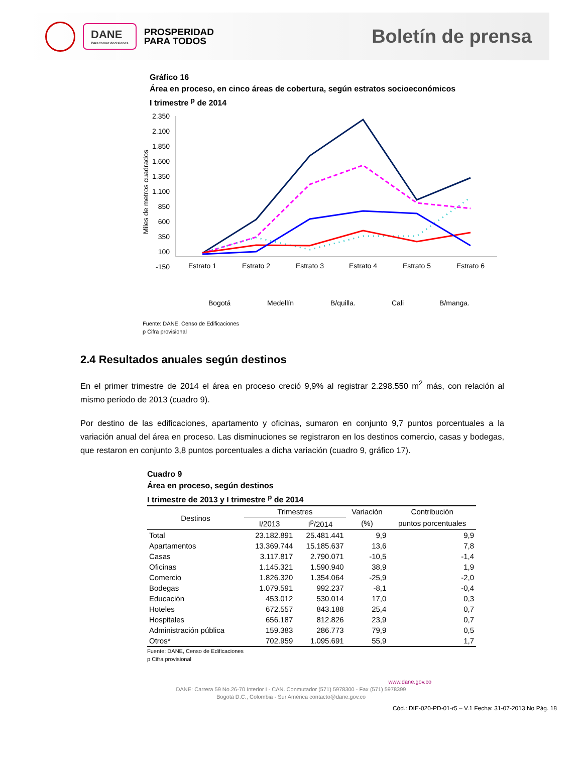DANE
Para tomar decisiones
PROSPERIDAD
PARA TODOS
Boletín de prensa
Gráfico 16
Área en proceso, en cinco áreas de cobertura, según estratos socioeconómicos
I trimestre <sup>p</sup> de 2014
2.350
2.100
1.850
1.600
1.350
1.100
850
600
350
100
-150
Miles de metros cuadrados
Estrato 1
Estrato 2
Estrato 3
Estrato 4
Estrato 5
Estrato 6
Bogotá
Medellín
B/quilla.
Cali
B/manga.
Fuente: DANE, Censo de Edificaciones
p Cifra provisional
2.4 Resultados anuales según destinos
En el primer trimestre de 2014 el área en proceso creció 9,9% al registrar 2.298.550 m<sup>2</sup> más, con relación al mismo período de 2013 (cuadro 9).
Por destino de las edificaciones, apartamento y oficinas, sumaron en conjunto 9,7 puntos porcentuales a la variación anual del área en proceso. Las disminuciones se registraron en los destinos comercio, casas y bodegas, que restaron en conjunto 3,8 puntos porcentuales a dicha variación (cuadro 9, gráfico 17).
Cuadro 9
Área en proceso, según destinos
I trimestre de 2013 y I trimestre <sup>p</sup> de 2014
| Destinos | Trimestres | | Variación | Contribución |
| --- | --- | --- | --- | --- |
| | I/2013 | I<sup>p</sup>/2014 | (%) | puntos porcentuales |
| Total | 23.182.891 | 25.481.441 | 9,9 | 9,9 |
| Apartamentos | 13.369.744 | 15.185.637 | 13,6 | 7,8 |
| Casas | 3.117.817 | 2.790.071 | -10,5 | -1,4 |
| Oficinas | 1.145.321 | 1.590.940 | 38,9 | 1,9 |
| Comercio | 1.826.320 | 1.354.064 | -25,9 | -2,0 |
| Bodegas | 1.079.591 | 992.237 | -8,1 | -0,4 |
| Educación | 453.012 | 530.014 | 17,0 | 0,3 |
| Hoteles | 672.557 | 843.188 | 25,4 | 0,7 |
| Hospitales | 656.187 | 812.826 | 23,9 | 0,7 |
| Administración pública | 159.383 | 286.773 | 79,9 | 0,5 |
| Otros* | 702.959 | 1.095.691 | 55,9 | 1,7 |
Fuente: DANE, Censo de Edificaciones
p Cifra provisional
www.dane.gov.co
DANE: Carrera 59 No.26-70 Interior I - CAN. Conmutador (571) 5978300 - Fax (571) 5978399
Bogotá D.C., Colombia - Sur América contacto@dane.gov.co
Cód.: DIE-020-PD-01-r5 – V.1 Fecha: 31-07-2013 No Pág. 18